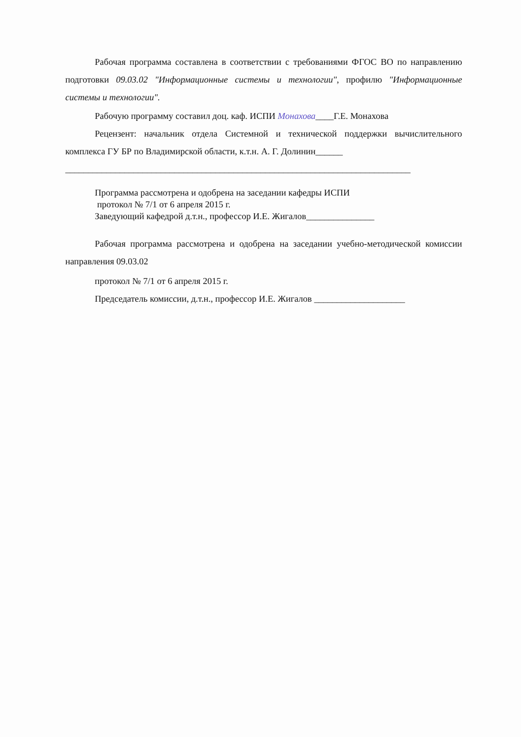Рабочая программа составлена в соответствии с требованиями ФГОС ВО по направлению подготовки 09.03.02 "Информационные системы и технологии", профилю "Информационные системы и технологии".
Рабочую программу составил доц. каф. ИСПИ Монахова____Г.Е. Монахова
Рецензент: начальник отдела Системной и технической поддержки вычислительного комплекса ГУ БР по Владимирской области, к.т.н. А. Г. Долинин______
____________________________________________________________________________
Программа рассмотрена и одобрена на заседании кафедры ИСПИ
протокол № 7/1 от 6 апреля 2015 г.
Заведующий кафедрой д.т.н., профессор И.Е. Жигалов_______________
Рабочая программа рассмотрена и одобрена на заседании учебно-методической комиссии направления 09.03.02
протокол № 7/1 от 6 апреля 2015 г.
Председатель комиссии, д.т.н., профессор И.Е. Жигалов ____________________